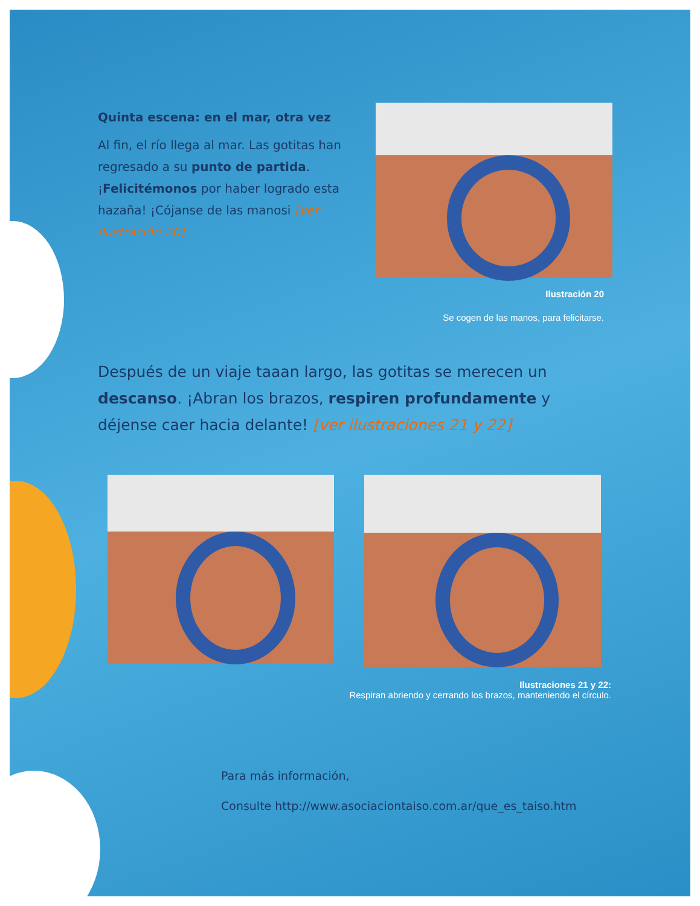Quinta escena: en el mar, otra vez
Al fin, el río llega al mar. Las gotitas han regresado a su punto de partida. ¡Felicitémonos por haber logrado esta hazaña! ¡Cójanse de las manosi [ver ilustración 20]
Ilustración 20
Se cogen de las manos, para felicitarse.
Después de un viaje taaan largo, las gotitas se merecen un descanso. ¡Abran los brazos, respiren profundamente y déjense caer hacia delante! [ver ilustraciones 21 y 22]
Ilustraciones 21 y 22:
Respiran abriendo y cerrando los brazos, manteniendo el círculo.
Para más información,
Consulte http://www.asociaciontaiso.com.ar/que_es_taiso.htm